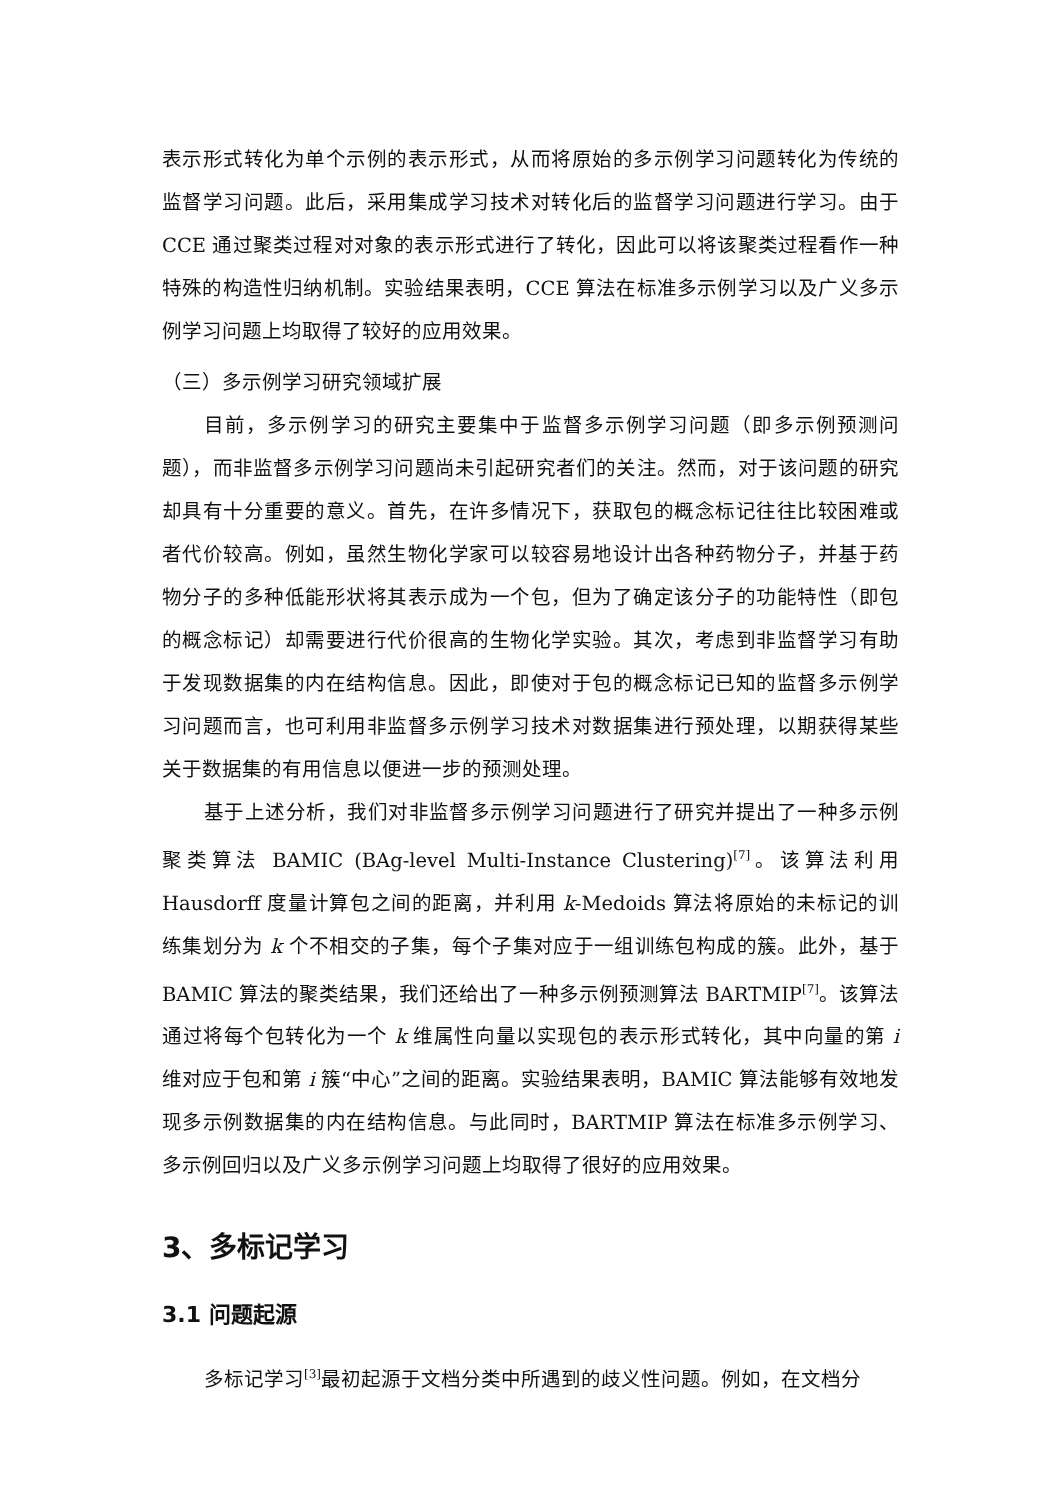表示形式转化为单个示例的表示形式，从而将原始的多示例学习问题转化为传统的监督学习问题。此后，采用集成学习技术对转化后的监督学习问题进行学习。由于 CCE 通过聚类过程对对象的表示形式进行了转化，因此可以将该聚类过程看作一种特殊的构造性归纳机制。实验结果表明，CCE 算法在标准多示例学习以及广义多示例学习问题上均取得了较好的应用效果。
（三）多示例学习研究领域扩展
目前，多示例学习的研究主要集中于监督多示例学习问题（即多示例预测问题），而非监督多示例学习问题尚未引起研究者们的关注。然而，对于该问题的研究却具有十分重要的意义。首先，在许多情况下，获取包的概念标记往往比较困难或者代价较高。例如，虽然生物化学家可以较容易地设计出各种药物分子，并基于药物分子的多种低能形状将其表示成为一个包，但为了确定该分子的功能特性（即包的概念标记）却需要进行代价很高的生物化学实验。其次，考虑到非监督学习有助于发现数据集的内在结构信息。因此，即使对于包的概念标记已知的监督多示例学习问题而言，也可利用非监督多示例学习技术对数据集进行预处理，以期获得某些关于数据集的有用信息以便进一步的预测处理。
基于上述分析，我们对非监督多示例学习问题进行了研究并提出了一种多示例聚类算法 BAMIC (BAg-level Multi-Instance Clustering)<sup>[7]</sup>。该算法利用 Hausdorff 度量计算包之间的距离，并利用 k-Medoids 算法将原始的未标记的训练集划分为 k 个不相交的子集，每个子集对应于一组训练包构成的簇。此外，基于 BAMIC 算法的聚类结果，我们还给出了一种多示例预测算法 BARTMIP<sup>[7]</sup>。该算法通过将每个包转化为一个 k 维属性向量以实现包的表示形式转化，其中向量的第 i 维对应于包和第 i 簇“中心”之间的距离。实验结果表明，BAMIC 算法能够有效地发现多示例数据集的内在结构信息。与此同时，BARTMIP 算法在标准多示例学习、多示例回归以及广义多示例学习问题上均取得了很好的应用效果。
3、多标记学习
3.1 问题起源
多标记学习<sup>[3]</sup>最初起源于文档分类中所遇到的歧义性问题。例如，在文档分